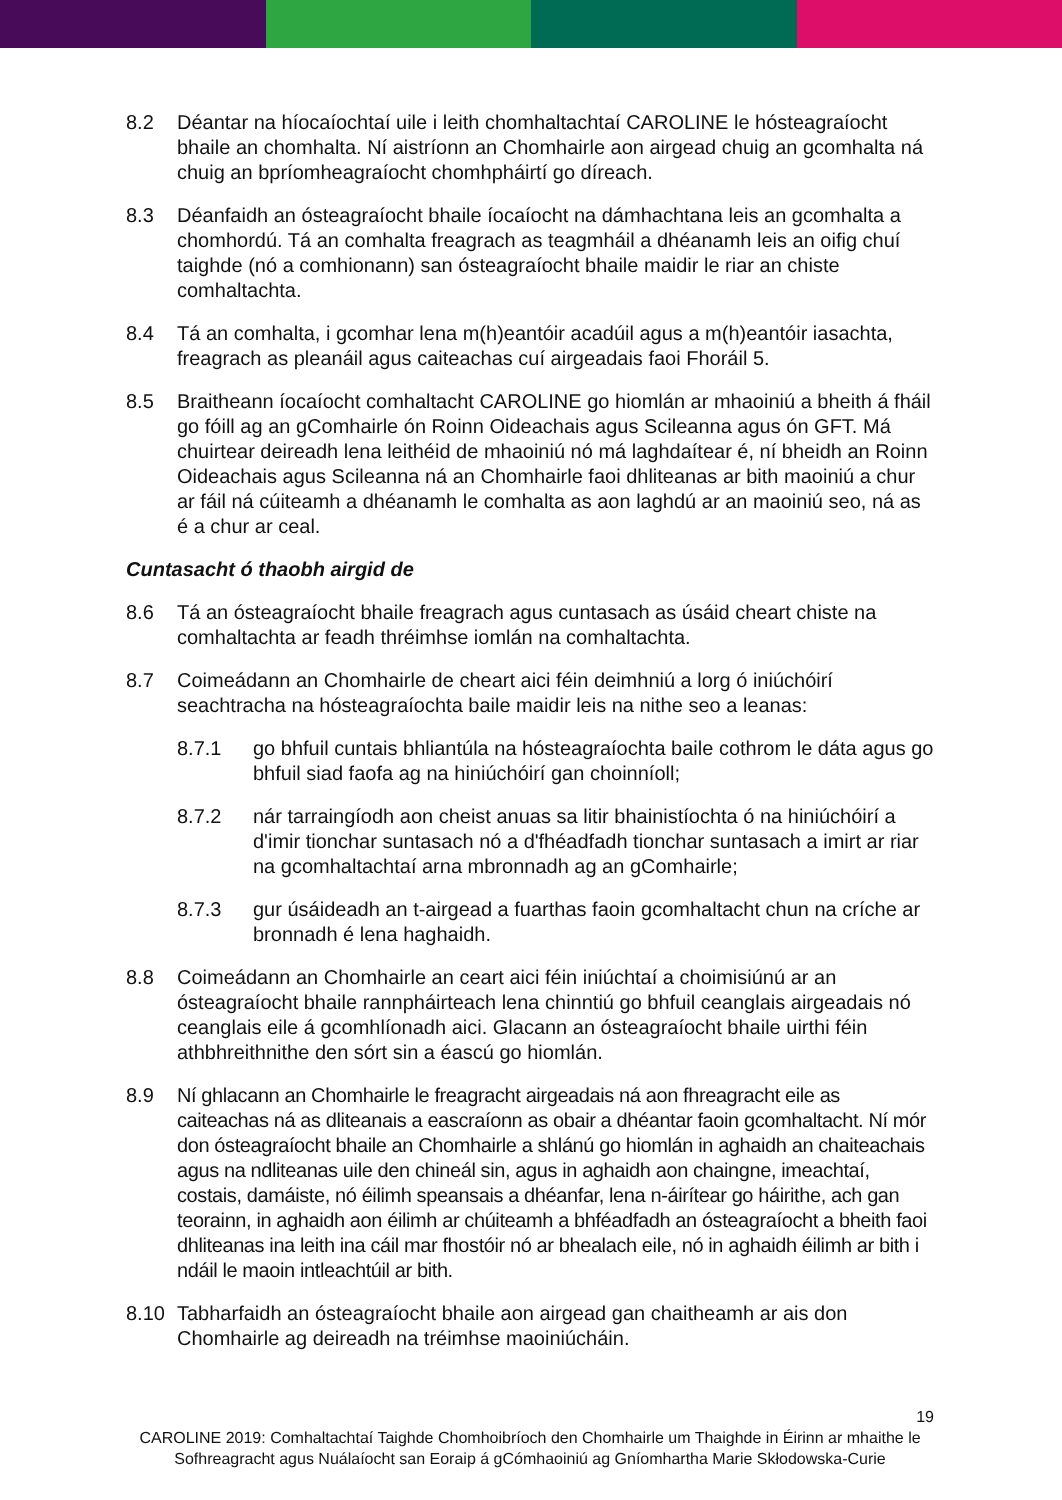8.2 Déantar na híocaíochtaí uile i leith chomhaltachtaí CAROLINE le hósteagraíocht bhaile an chomhalta. Ní aistríonn an Chomhairle aon airgead chuig an gcomhalta ná chuig an bpríomheagraíocht chomhpháirtí go díreach.
8.3 Déanfaidh an ósteagraíocht bhaile íocaíocht na dámhachtana leis an gcomhalta a chomhordú. Tá an comhalta freagrach as teagmháil a dhéanamh leis an oifig chuí taighde (nó a comhionann) san ósteagraíocht bhaile maidir le riar an chiste comhaltachta.
8.4 Tá an comhalta, i gcomhar lena m(h)eantóir acadúil agus a m(h)eantóir iasachta, freagrach as pleanáil agus caiteachas cuí airgeadais faoi Fhoráil 5.
8.5 Braitheann íocaíocht comhaltacht CAROLINE go hiomlán ar mhaoiniú a bheith á fháil go fóill ag an gComhairle ón Roinn Oideachais agus Scileanna agus ón GFT. Má chuirtear deireadh lena leithéid de mhaoiniú nó má laghdaítear é, ní bheidh an Roinn Oideachais agus Scileanna ná an Chomhairle faoi dhliteanas ar bith maoiniú a chur ar fáil ná cúiteamh a dhéanamh le comhalta as aon laghdú ar an maoiniú seo, ná as é a chur ar ceal.
Cuntasacht ó thaobh airgid de
8.6 Tá an ósteagraíocht bhaile freagrach agus cuntasach as úsáid cheart chiste na comhaltachta ar feadh thréimhse iomlán na comhaltachta.
8.7 Coimeádann an Chomhairle de cheart aici féin deimhniú a lorg ó iniúchóirí seachtracha na hósteagraíochta baile maidir leis na nithe seo a leanas:
8.7.1 go bhfuil cuntais bhliantúla na hósteagraíochta baile cothrom le dáta agus go bhfuil siad faofa ag na hiniúchóirí gan choinníoll;
8.7.2 nár tarraingíodh aon cheist anuas sa litir bhainistíochta ó na hiniúchóirí a d'imir tionchar suntasach nó a d'fhéadfadh tionchar suntasach a imirt ar riar na gcomhaltachtaí arna mbronnadh ag an gComhairle;
8.7.3 gur úsáideadh an t-airgead a fuarthas faoin gcomhaltacht chun na críche ar bronnadh é lena haghaidh.
8.8 Coimeádann an Chomhairle an ceart aici féin iniúchtaí a choimisiúnú ar an ósteagraíocht bhaile rannpháirteach lena chinntiú go bhfuil ceanglais airgeadais nó ceanglais eile á gcomhlíonadh aici. Glacann an ósteagraíocht bhaile uirthi féin athbhreithnithe den sórt sin a éascú go hiomlán.
8.9 Ní ghlacann an Chomhairle le freagracht airgeadais ná aon fhreagracht eile as caiteachas ná as dliteanais a eascraíonn as obair a dhéantar faoin gcomhaltacht. Ní mór don ósteagraíocht bhaile an Chomhairle a shlánú go hiomlán in aghaidh an chaiteachais agus na ndliteanas uile den chineál sin, agus in aghaidh aon chaingne, imeachtaí, costais, damáiste, nó éilimh speansais a dhéanfar, lena n-áirítear go háirithe, ach gan teorainn, in aghaidh aon éilimh ar chúiteamh a bhféadfadh an ósteagraíocht a bheith faoi dhliteanas ina leith ina cáil mar fhostóir nó ar bhealach eile, nó in aghaidh éilimh ar bith i ndáil le maoin intleachtúil ar bith.
8.10 Tabharfaidh an ósteagraíocht bhaile aon airgead gan chaitheamh ar ais don Chomhairle ag deireadh na tréimhse maoiniúcháin.
19
CAROLINE 2019: Comhaltachtaí Taighde Chomhoibríoch den Chomhairle um Thaighde in Éirinn ar mhaithe le Sofhreagracht agus Nuálaíocht san Eoraip á gCómhaoiniú ag Gníomhartha Marie Skłodowska-Curie